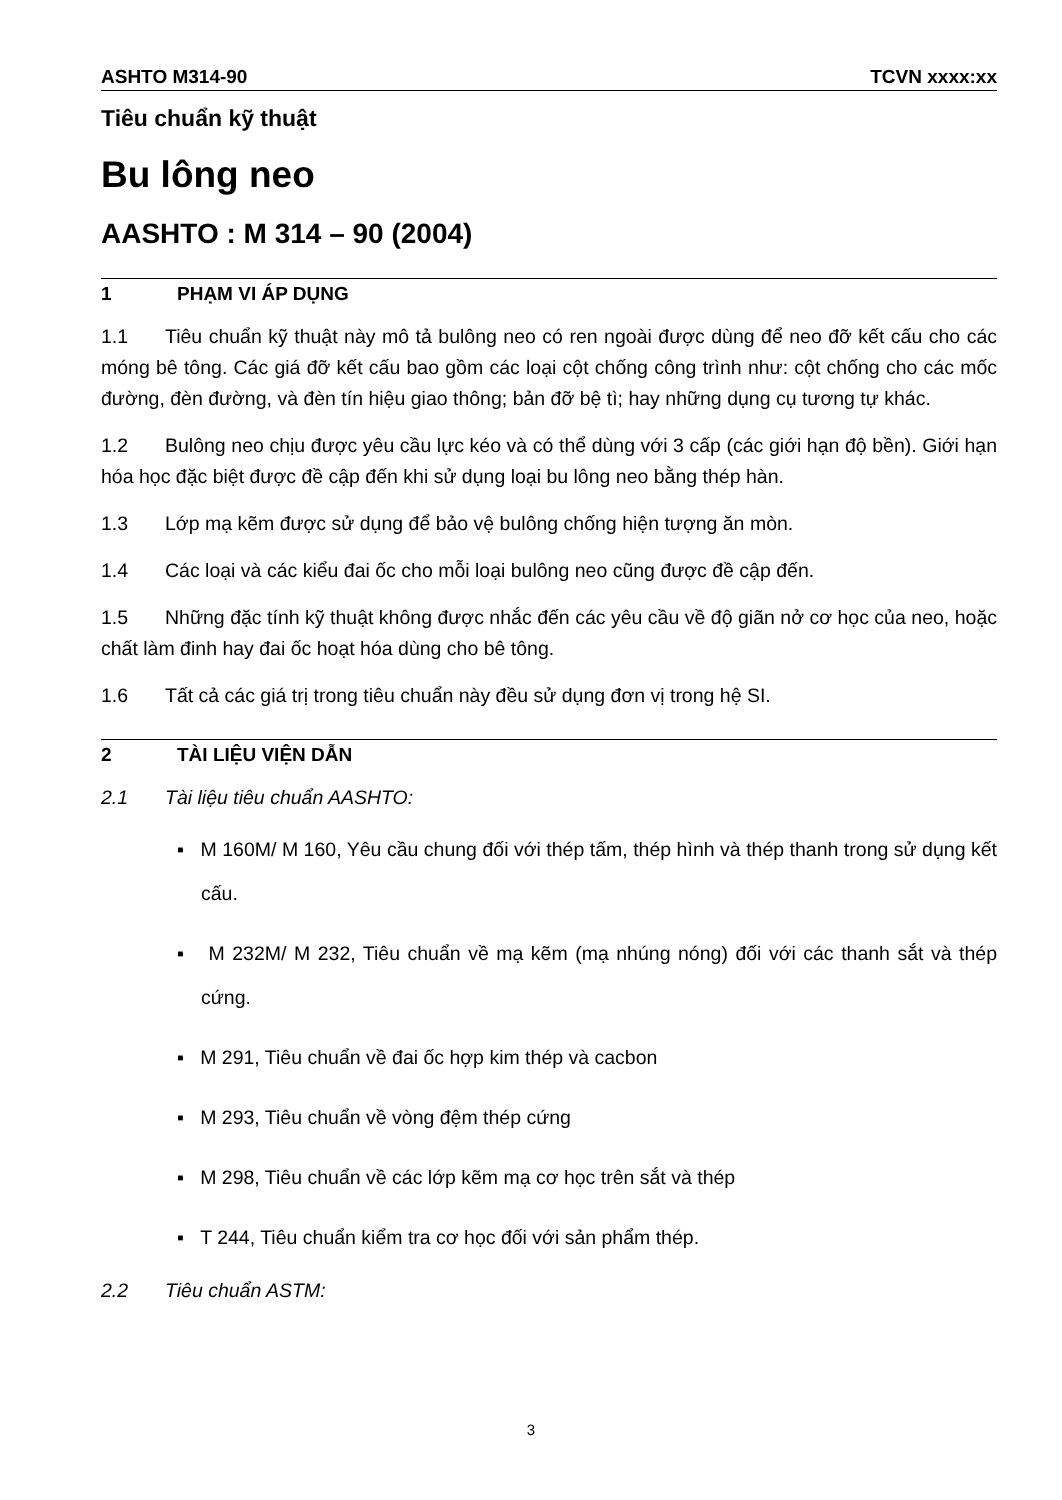ASHTO M314-90 TCVN xxxx:xx
Tiêu chuẩn kỹ thuật
Bu lông neo
AASHTO : M 314 – 90 (2004)
1 PHẠM VI ÁP DỤNG
1.1 Tiêu chuẩn kỹ thuật này mô tả bulông neo có ren ngoài được dùng để neo đỡ kết cấu cho các móng bê tông. Các giá đỡ kết cấu bao gồm các loại cột chống công trình như: cột chống cho các mốc đường, đèn đường, và đèn tín hiệu giao thông; bản đỡ bệ tì; hay những dụng cụ tương tự khác.
1.2 Bulông neo chịu được yêu cầu lực kéo và có thể dùng với 3 cấp (các giới hạn độ bền). Giới hạn hóa học đặc biệt được đề cập đến khi sử dụng loại bu lông neo bằng thép hàn.
1.3 Lớp mạ kẽm được sử dụng để bảo vệ bulông chống hiện tượng ăn mòn.
1.4 Các loại và các kiểu đai ốc cho mỗi loại bulông neo cũng được đề cập đến.
1.5 Những đặc tính kỹ thuật không được nhắc đến các yêu cầu về độ giãn nở cơ học của neo, hoặc chất làm đinh hay đai ốc hoạt hóa dùng cho bê tông.
1.6 Tất cả các giá trị trong tiêu chuẩn này đều sử dụng đơn vị trong hệ SI.
2 TÀI LIỆU VIỆN DẪN
2.1 Tài liệu tiêu chuẩn AASHTO:
▪ M 160M/ M 160, Yêu cầu chung đối với thép tấm, thép hình và thép thanh trong sử dụng kết cấu.
▪ M 232M/ M 232, Tiêu chuẩn về mạ kẽm (mạ nhúng nóng) đối với các thanh sắt và thép cứng.
▪ M 291, Tiêu chuẩn về đai ốc hợp kim thép và cacbon
▪ M 293, Tiêu chuẩn về vòng đệm thép cứng
▪ M 298, Tiêu chuẩn về các lớp kẽm mạ cơ học trên sắt và thép
▪ T 244, Tiêu chuẩn kiểm tra cơ học đối với sản phẩm thép.
2.2 Tiêu chuẩn ASTM:
3